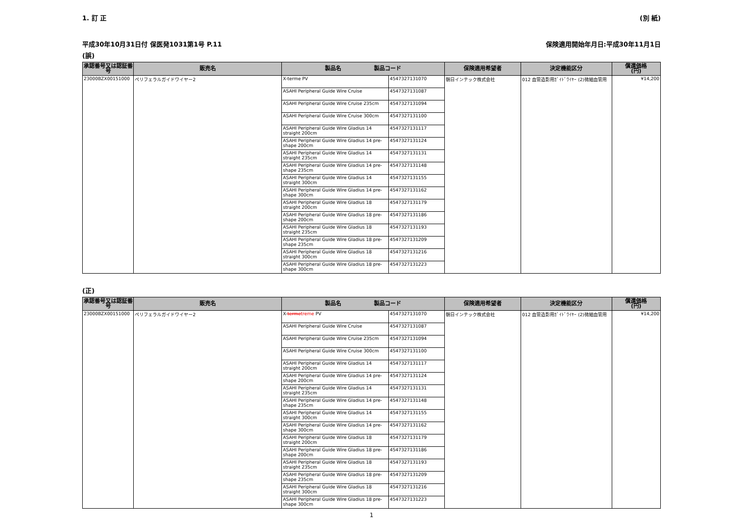1. 訂 正 (別 紙)
平成30年10月31日付 保医発1031第1号 P.11 保険適用開始年月日:平成30年11月1日
(誤)
| 承認番号又は認証番号 | 販売名 | 製品名 製品コード | | 保険適用希望者 | 決定機能区分 | 償還価格 (円) |
| --- | --- | --- | --- | --- | --- | --- |
| 23000BZX00151000 | ペリフェラルガイドワイヤー2 | X-terme PV | 4547327131070 | 朝日インテック株式会社 | 012 血管造影用ｶﾞｲﾄﾞﾜｲﾔｰ (2)微細血管用 | ¥14,200 |
| | | ASAHI Peripheral Guide Wire Cruise | 4547327131087 | | | |
| | | ASAHI Peripheral Guide Wire Cruise 235cm | 4547327131094 | | | |
| | | ASAHI Peripheral Guide Wire Cruise 300cm | 4547327131100 | | | |
| | | ASAHI Peripheral Guide Wire Gladius 14 straight 200cm | 4547327131117 | | | |
| | | ASAHI Peripheral Guide Wire Gladius 14 pre-shape 200cm | 4547327131124 | | | |
| | | ASAHI Peripheral Guide Wire Gladius 14 straight 235cm | 4547327131131 | | | |
| | | ASAHI Peripheral Guide Wire Gladius 14 pre-shape 235cm | 4547327131148 | | | |
| | | ASAHI Peripheral Guide Wire Gladius 14 straight 300cm | 4547327131155 | | | |
| | | ASAHI Peripheral Guide Wire Gladius 14 pre-shape 300cm | 4547327131162 | | | |
| | | ASAHI Peripheral Guide Wire Gladius 18 straight 200cm | 4547327131179 | | | |
| | | ASAHI Peripheral Guide Wire Gladius 18 pre-shape 200cm | 4547327131186 | | | |
| | | ASAHI Peripheral Guide Wire Gladius 18 straight 235cm | 4547327131193 | | | |
| | | ASAHI Peripheral Guide Wire Gladius 18 pre-shape 235cm | 4547327131209 | | | |
| | | ASAHI Peripheral Guide Wire Gladius 18 straight 300cm | 4547327131216 | | | |
| | | ASAHI Peripheral Guide Wire Gladius 18 pre-shape 300cm | 4547327131223 | | | |
(正)
| 承認番号又は認証番号 | 販売名 | 製品名 製品コード | | 保険適用希望者 | 決定機能区分 | 償還価格 (円) |
| --- | --- | --- | --- | --- | --- | --- |
| 23000BZX00151000 | ペリフェラルガイドワイヤー2 | X- terme treme PV | 4547327131070 | 朝日インテック株式会社 | 012 血管造影用ｶﾞｲﾄﾞﾜｲﾔｰ (2)微細血管用 | ¥14,200 |
| | | ASAHI Peripheral Guide Wire Cruise | 4547327131087 | | | |
| | | ASAHI Peripheral Guide Wire Cruise 235cm | 4547327131094 | | | |
| | | ASAHI Peripheral Guide Wire Cruise 300cm | 4547327131100 | | | |
| | | ASAHI Peripheral Guide Wire Gladius 14 straight 200cm | 4547327131117 | | | |
| | | ASAHI Peripheral Guide Wire Gladius 14 pre-shape 200cm | 4547327131124 | | | |
| | | ASAHI Peripheral Guide Wire Gladius 14 straight 235cm | 4547327131131 | | | |
| | | ASAHI Peripheral Guide Wire Gladius 14 pre-shape 235cm | 4547327131148 | | | |
| | | ASAHI Peripheral Guide Wire Gladius 14 straight 300cm | 4547327131155 | | | |
| | | ASAHI Peripheral Guide Wire Gladius 14 pre-shape 300cm | 4547327131162 | | | |
| | | ASAHI Peripheral Guide Wire Gladius 18 straight 200cm | 4547327131179 | | | |
| | | ASAHI Peripheral Guide Wire Gladius 18 pre-shape 200cm | 4547327131186 | | | |
| | | ASAHI Peripheral Guide Wire Gladius 18 straight 235cm | 4547327131193 | | | |
| | | ASAHI Peripheral Guide Wire Gladius 18 pre-shape 235cm | 4547327131209 | | | |
| | | ASAHI Peripheral Guide Wire Gladius 18 straight 300cm | 4547327131216 | | | |
| | | ASAHI Peripheral Guide Wire Gladius 18 pre-shape 300cm | 4547327131223 | | | |
1